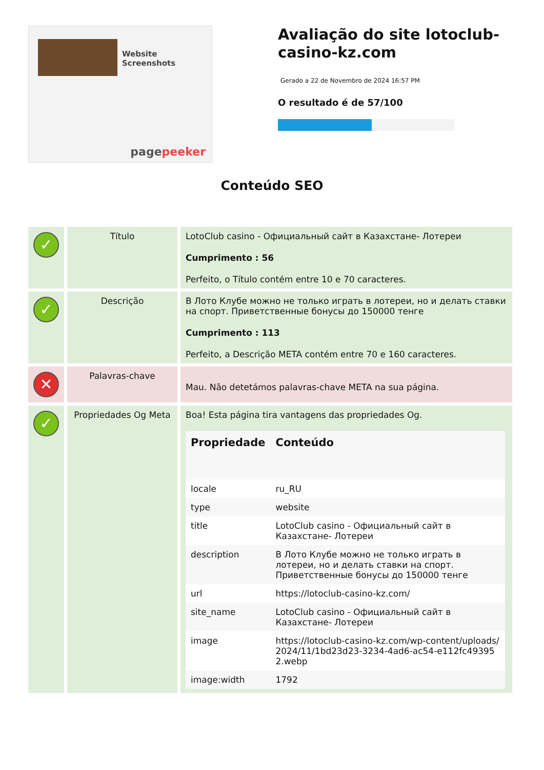Website Screenshots
pagepeeker
Avaliação do site lotoclub-casino-kz.com
Gerado a 22 de Novembro de 2024 16:57 PM
O resultado é de 57/100
Conteúdo SEO
| ✓ | Título | LotoClub casino - Официальный сайт в Казахстане- Лотереи Cumprimento : 56 Perfeito, o Título contém entre 10 e 70 caracteres. |
| ✓ | Descrição | В Лото Клубе можно не только играть в лотереи, но и делать ставки на спорт. Приветственные бонусы до 150000 тенге Cumprimento : 113 Perfeito, a Descrição META contém entre 70 e 160 caracteres. |
| ✕ | Palavras-chave | Mau. Não detetámos palavras-chave META na sua página. |
| ✓ | Propriedades Og Meta | Boa! Esta página tira vantagens das propriedades Og. / Propriedade / Conteúdo / / --- / --- / / locale / ru_RU / / type / website / / title / LotoClub casino - Официальный сайт в Казахстане- Лотереи / / description / В Лото Клубе можно не только играть в лотереи, но и делать ставки на спорт. Приветственные бонусы до 150000 тенге / / url / https://lotoclub-casino-kz.com/ / / site_name / LotoClub casino - Официальный сайт в Казахстане- Лотереи / / image / https://lotoclub-casino-kz.com/wp-content/uploads/2024/11/1bd23d23-3234-4ad6-ac54-e112fc493952.webp / / image:width / 1792 / |